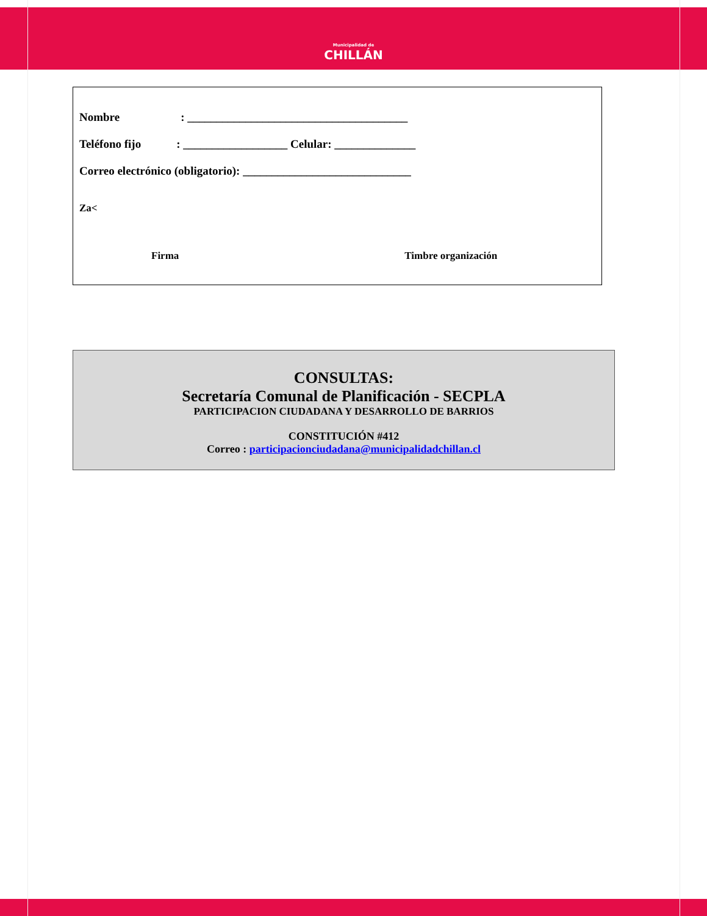Municipalidad de
CHILLÁN
Nombre: ______________________________________
Teléfono fijo: __________________ Celular: ______________
Correo electrónico (obligatorio): _____________________________
Za<
Firma Timbre organización
CONSULTAS:
Secretaría Comunal de Planificación - SECPLA
PARTICIPACION CIUDADANA Y DESARROLLO DE BARRIOS
CONSTITUCIÓN #412
Correo : participacionciudadana@municipalidadchillan.cl